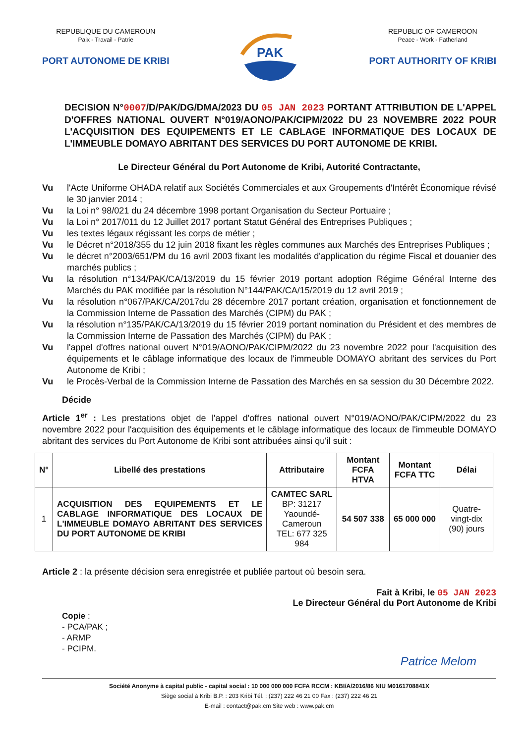REPUBLIQUE DU CAMEROUN
Paix - Travail - Patrie
PORT AUTONOME DE KRIBI
PAK
REPUBLIC OF CAMEROON
Peace - Work - Fatherland
PORT AUTHORITY OF KRIBI
DECISION N°0007/D/PAK/DG/DMA/2023 DU 05 JAN 2023 PORTANT ATTRIBUTION DE L'APPEL D'OFFRES NATIONAL OUVERT N°019/AONO/PAK/CIPM/2022 DU 23 NOVEMBRE 2022 POUR L'ACQUISITION DES EQUIPEMENTS ET LE CABLAGE INFORMATIQUE DES LOCAUX DE L'IMMEUBLE DOMAYO ABRITANT DES SERVICES DU PORT AUTONOME DE KRIBI.
Le Directeur Général du Port Autonome de Kribi, Autorité Contractante,
Vu l'Acte Uniforme OHADA relatif aux Sociétés Commerciales et aux Groupements d'Intérêt Économique révisé le 30 janvier 2014 ;
Vu la Loi n° 98/021 du 24 décembre 1998 portant Organisation du Secteur Portuaire ;
Vu la Loi n° 2017/011 du 12 Juillet 2017 portant Statut Général des Entreprises Publiques ;
Vu les textes légaux régissant les corps de métier ;
Vu le Décret n°2018/355 du 12 juin 2018 fixant les règles communes aux Marchés des Entreprises Publiques ;
Vu le décret n°2003/651/PM du 16 avril 2003 fixant les modalités d'application du régime Fiscal et douanier des marchés publics ;
Vu la résolution n°134/PAK/CA/13/2019 du 15 février 2019 portant adoption Régime Général Interne des Marchés du PAK modifiée par la résolution N°144/PAK/CA/15/2019 du 12 avril 2019 ;
Vu la résolution n°067/PAK/CA/2017du 28 décembre 2017 portant création, organisation et fonctionnement de la Commission Interne de Passation des Marchés (CIPM) du PAK ;
Vu la résolution n°135/PAK/CA/13/2019 du 15 février 2019 portant nomination du Président et des membres de la Commission Interne de Passation des Marchés (CIPM) du PAK ;
Vu l'appel d'offres national ouvert N°019/AONO/PAK/CIPM/2022 du 23 novembre 2022 pour l'acquisition des équipements et le câblage informatique des locaux de l'immeuble DOMAYO abritant des services du Port Autonome de Kribi ;
Vu le Procès-Verbal de la Commission Interne de Passation des Marchés en sa session du 30 Décembre 2022.
Décide
Article 1<sup>er</sup> : Les prestations objet de l'appel d'offres national ouvert N°019/AONO/PAK/CIPM/2022 du 23 novembre 2022 pour l'acquisition des équipements et le câblage informatique des locaux de l'immeuble DOMAYO abritant des services du Port Autonome de Kribi sont attribuées ainsi qu'il suit :
| N° | Libellé des prestations | Attributaire | Montant FCFA HTVA | Montant FCFA TTC | Délai |
| --- | --- | --- | --- | --- | --- |
| 1 | ACQUISITION DES EQUIPEMENTS ET LE CABLAGE INFORMATIQUE DES LOCAUX DE L'IMMEUBLE DOMAYO ABRITANT DES SERVICES DU PORT AUTONOME DE KRIBI | CAMTEC SARL BP: 31217 Yaoundé-Cameroun TEL: 677 325 984 | 54 507 338 | 65 000 000 | Quatre-vingt-dix (90) jours |
Article 2 : la présente décision sera enregistrée et publiée partout où besoin sera.
Fait à Kribi, le 05 JAN 2023
Le Directeur Général du Port Autonome de Kribi
Copie :
- PCA/PAK ;
- ARMP
- PCIPM.
Patrice Melom
Société Anonyme à capital public - capital social : 10 000 000 000 FCFA RCCM : KBI/A/2016/86 NIU M0161708841X
Siège social à Kribi B.P. : 203 Kribi Tél. : (237) 222 46 21 00 Fax : (237) 222 46 21
E-mail : contact@pak.cm Site web : www.pak.cm